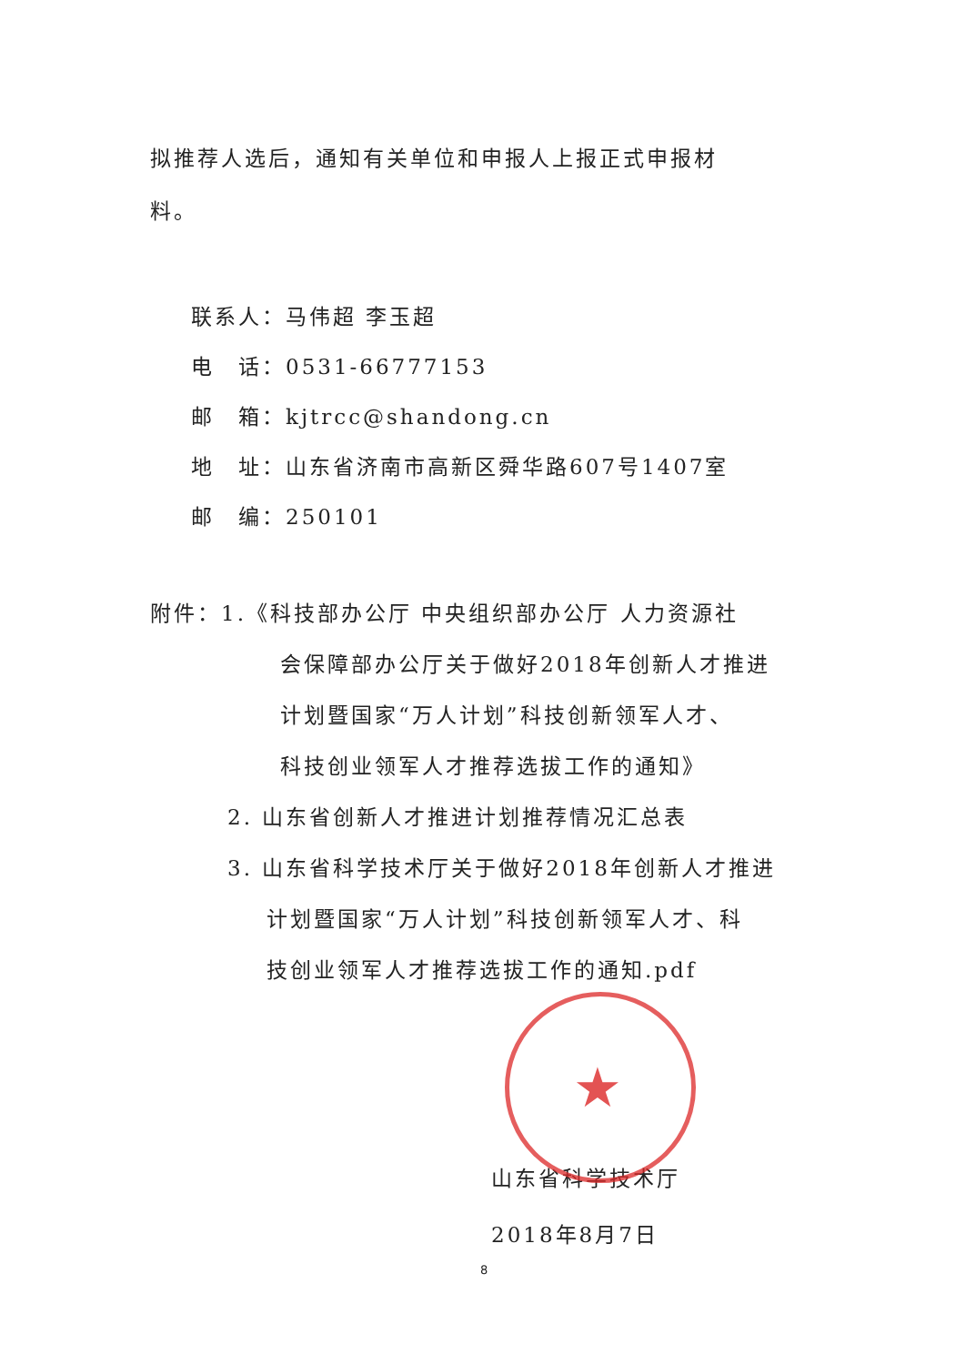拟推荐人选后，通知有关单位和申报人上报正式申报材
料。
联系人：马伟超 李玉超
电　话：0531-66777153
邮　箱：kjtrcc@shandong.cn
地　址：山东省济南市高新区舜华路607号1407室
邮　编：250101
附件：1.《科技部办公厅 中央组织部办公厅 人力资源社
会保障部办公厅关于做好2018年创新人才推进
计划暨国家“万人计划”科技创新领军人才、
科技创业领军人才推荐选拔工作的通知》
2. 山东省创新人才推进计划推荐情况汇总表
3. 山东省科学技术厅关于做好2018年创新人才推进
计划暨国家“万人计划”科技创新领军人才、科
技创业领军人才推荐选拔工作的通知.pdf
★
山东省科学技术厅
2018年8月7日
8